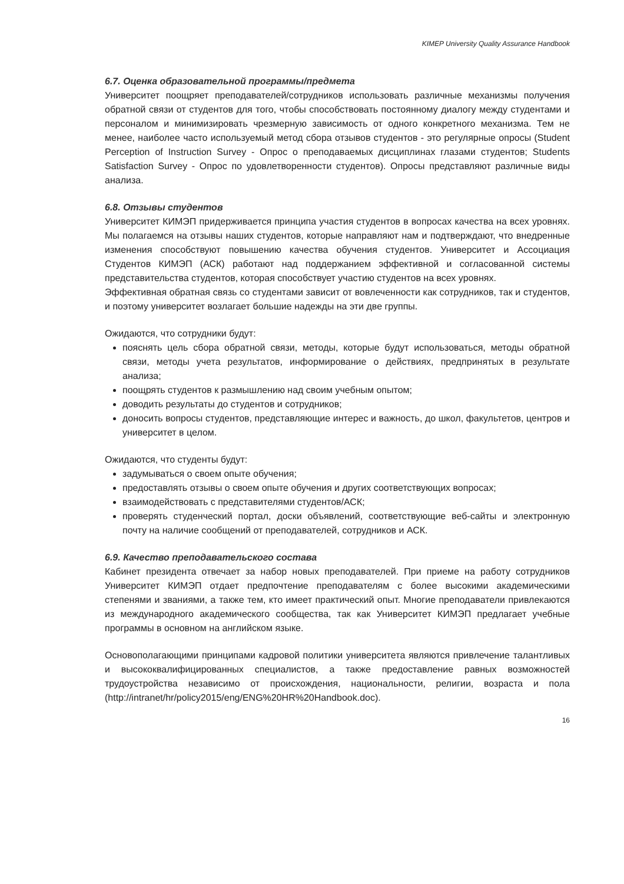KIMEP University Quality Assurance Handbook
6.7. Оценка образовательной программы/предмета
Университет поощряет преподавателей/сотрудников использовать различные механизмы получения обратной связи от студентов для того, чтобы способствовать постоянному диалогу между студентами и персоналом и минимизировать чрезмерную зависимость от одного конкретного механизма. Тем не менее, наиболее часто используемый метод сбора отзывов студентов - это регулярные опросы (Student Perception of Instruction Survey - Опрос о преподаваемых дисциплинах глазами студентов; Students Satisfaction Survey - Опрос по удовлетворенности студентов). Опросы представляют различные виды анализа.
6.8. Отзывы студентов
Университет КИМЭП придерживается принципа участия студентов в вопросах качества на всех уровнях. Мы полагаемся на отзывы наших студентов, которые направляют нам и подтверждают, что внедренные изменения способствуют повышению качества обучения студентов. Университет и Ассоциация Студентов КИМЭП (АСК) работают над поддержанием эффективной и согласованной системы представительства студентов, которая способствует участию студентов на всех уровнях.
Эффективная обратная связь со студентами зависит от вовлеченности как сотрудников, так и студентов, и поэтому университет возлагает большие надежды на эти две группы.
Ожидаются, что сотрудники будут:
пояснять цель сбора обратной связи, методы, которые будут использоваться, методы обратной связи, методы учета результатов, информирование о действиях, предпринятых в результате анализа;
поощрять студентов к размышлению над своим учебным опытом;
доводить результаты до студентов и сотрудников;
доносить вопросы студентов, представляющие интерес и важность, до школ, факультетов, центров и университет в целом.
Ожидаются, что студенты будут:
задумываться о своем опыте обучения;
предоставлять отзывы о своем опыте обучения и других соответствующих вопросах;
взаимодействовать с представителями студентов/АСК;
проверять студенческий портал, доски объявлений, соответствующие веб-сайты и электронную почту на наличие сообщений от преподавателей, сотрудников и АСК.
6.9. Качество преподавательского состава
Кабинет президента отвечает за набор новых преподавателей. При приеме на работу сотрудников Университет КИМЭП отдает предпочтение преподавателям с более высокими академическими степенями и званиями, а также тем, кто имеет практический опыт. Многие преподаватели привлекаются из международного академического сообщества, так как Университет КИМЭП предлагает учебные программы в основном на английском языке.
Основополагающими принципами кадровой политики университета являются привлечение талантливых и высококвалифицированных специалистов, а также предоставление равных возможностей трудоустройства независимо от происхождения, национальности, религии, возраста и пола (http://intranet/hr/policy2015/eng/ENG%20HR%20Handbook.doc).
16